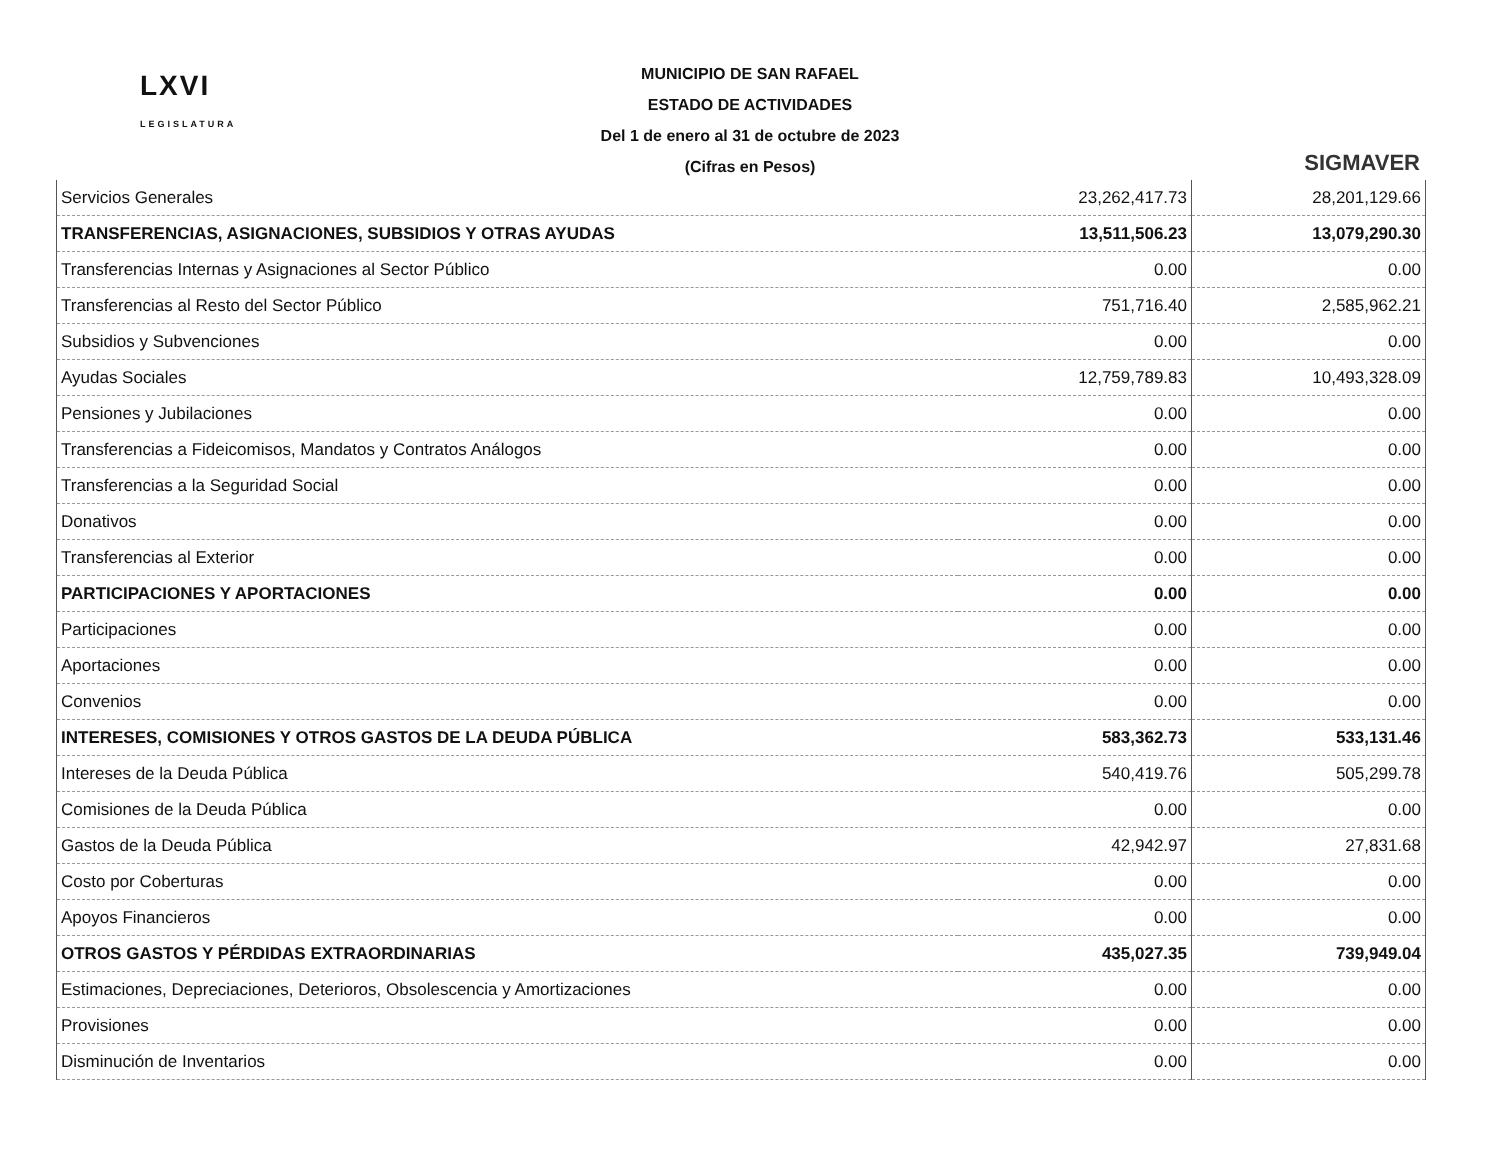LXVI
LEGISLATURA
MUNICIPIO DE SAN RAFAEL
ESTADO DE ACTIVIDADES
Del 1 de enero al 31 de octubre de 2023
(Cifras en Pesos)
SIGMAVER
| Servicios Generales | 23,262,417.73 | 28,201,129.66 |
| TRANSFERENCIAS, ASIGNACIONES, SUBSIDIOS Y OTRAS AYUDAS | 13,511,506.23 | 13,079,290.30 |
| Transferencias Internas y Asignaciones al Sector Público | 0.00 | 0.00 |
| Transferencias al Resto del Sector Público | 751,716.40 | 2,585,962.21 |
| Subsidios y Subvenciones | 0.00 | 0.00 |
| Ayudas Sociales | 12,759,789.83 | 10,493,328.09 |
| Pensiones y Jubilaciones | 0.00 | 0.00 |
| Transferencias a Fideicomisos, Mandatos y Contratos Análogos | 0.00 | 0.00 |
| Transferencias a la Seguridad Social | 0.00 | 0.00 |
| Donativos | 0.00 | 0.00 |
| Transferencias al Exterior | 0.00 | 0.00 |
| PARTICIPACIONES Y APORTACIONES | 0.00 | 0.00 |
| Participaciones | 0.00 | 0.00 |
| Aportaciones | 0.00 | 0.00 |
| Convenios | 0.00 | 0.00 |
| INTERESES, COMISIONES Y OTROS GASTOS DE LA DEUDA PÚBLICA | 583,362.73 | 533,131.46 |
| Intereses de la Deuda Pública | 540,419.76 | 505,299.78 |
| Comisiones de la Deuda Pública | 0.00 | 0.00 |
| Gastos de la Deuda Pública | 42,942.97 | 27,831.68 |
| Costo por Coberturas | 0.00 | 0.00 |
| Apoyos Financieros | 0.00 | 0.00 |
| OTROS GASTOS Y PÉRDIDAS EXTRAORDINARIAS | 435,027.35 | 739,949.04 |
| Estimaciones, Depreciaciones, Deterioros, Obsolescencia y Amortizaciones | 0.00 | 0.00 |
| Provisiones | 0.00 | 0.00 |
| Disminución de Inventarios | 0.00 | 0.00 |